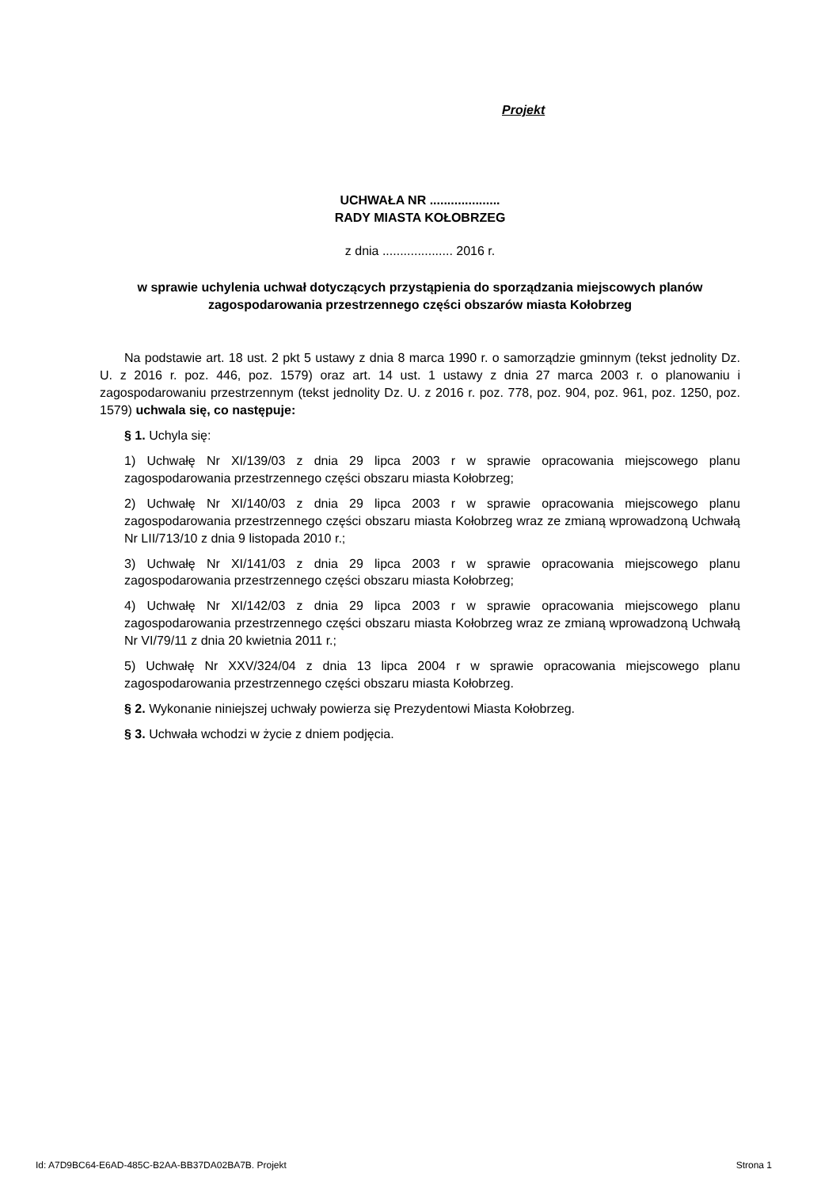Projekt
UCHWAŁA NR ....................
RADY MIASTA KOŁOBRZEG
z dnia .................... 2016 r.
w sprawie uchylenia uchwał dotyczących przystąpienia do sporządzania miejscowych planów zagospodarowania przestrzennego części obszarów miasta Kołobrzeg
Na podstawie art. 18 ust. 2 pkt 5 ustawy z dnia 8 marca 1990 r. o samorządzie gminnym (tekst jednolity Dz. U. z 2016 r. poz. 446, poz. 1579) oraz art. 14 ust. 1 ustawy z dnia 27 marca 2003 r. o planowaniu i zagospodarowaniu przestrzennym (tekst jednolity Dz. U. z 2016 r. poz. 778, poz. 904, poz. 961, poz. 1250, poz. 1579) uchwala się, co następuje:
§ 1. Uchyla się:
1) Uchwałę Nr XI/139/03 z dnia 29 lipca 2003 r w sprawie opracowania miejscowego planu zagospodarowania przestrzennego części obszaru miasta Kołobrzeg;
2) Uchwałę Nr XI/140/03 z dnia 29 lipca 2003 r w sprawie opracowania miejscowego planu zagospodarowania przestrzennego części obszaru miasta Kołobrzeg wraz ze zmianą wprowadzoną Uchwałą Nr LII/713/10 z dnia 9 listopada 2010 r.;
3) Uchwałę Nr XI/141/03 z dnia 29 lipca 2003 r w sprawie opracowania miejscowego planu zagospodarowania przestrzennego części obszaru miasta Kołobrzeg;
4) Uchwałę Nr XI/142/03 z dnia 29 lipca 2003 r w sprawie opracowania miejscowego planu zagospodarowania przestrzennego części obszaru miasta Kołobrzeg wraz ze zmianą wprowadzoną Uchwałą Nr VI/79/11 z dnia 20 kwietnia 2011 r.;
5) Uchwałę Nr XXV/324/04 z dnia 13 lipca 2004 r w sprawie opracowania miejscowego planu zagospodarowania przestrzennego części obszaru miasta Kołobrzeg.
§ 2. Wykonanie niniejszej uchwały powierza się Prezydentowi Miasta Kołobrzeg.
§ 3. Uchwała wchodzi w życie z dniem podjęcia.
Id: A7D9BC64-E6AD-485C-B2AA-BB37DA02BA7B. Projekt Strona 1